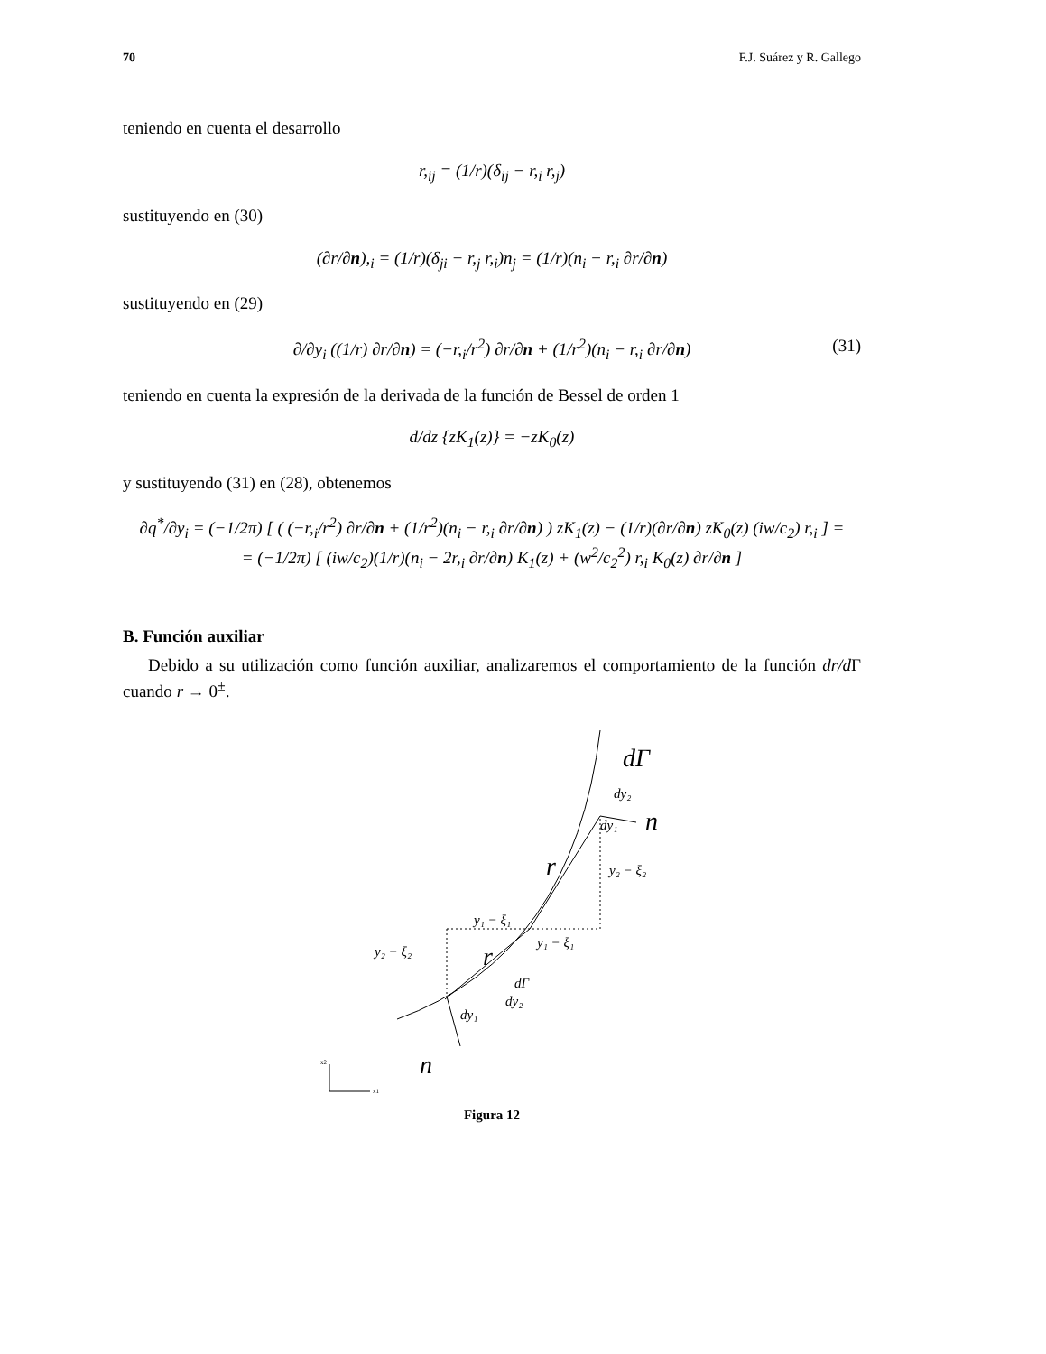70 F.J. Suárez y R. Gallego
teniendo en cuenta el desarrollo
r,<sub>ij</sub> = (1/r)(δ<sub>ij</sub> − r,<sub>i</sub> r,<sub>j</sub>)
sustituyendo en (30)
(∂r/∂n),<sub>i</sub> = (1/r)(δ<sub>ji</sub> − r,<sub>j</sub> r,<sub>i</sub>)n<sub>j</sub> = (1/r)(n<sub>i</sub> − r,<sub>i</sub> ∂r/∂n)
sustituyendo en (29)
∂/∂y<sub>i</sub> ((1/r) ∂r/∂n) = (−r,<sub>i</sub>/r<sup>2</sup>) ∂r/∂n + (1/r<sup>2</sup>)(n<sub>i</sub> − r,<sub>i</sub> ∂r/∂n) (31)
teniendo en cuenta la expresión de la derivada de la función de Bessel de orden 1
d/dz {zK<sub>1</sub>(z)} = −zK<sub>0</sub>(z)
y sustituyendo (31) en (28), obtenemos
∂q<sup>*</sup>/∂y<sub>i</sub> = (−1/2π) [ ( (−r,<sub>i</sub>/r<sup>2</sup>) ∂r/∂n + (1/r<sup>2</sup>)(n<sub>i</sub> − r,<sub>i</sub> ∂r/∂n) ) zK<sub>1</sub>(z) − (1/r)(∂r/∂n) zK<sub>0</sub>(z) (iw/c<sub>2</sub>) r,<sub>i</sub> ] =
= (−1/2π) [ (iw/c<sub>2</sub>)(1/r)(n<sub>i</sub> − 2r,<sub>i</sub> ∂r/∂n) K<sub>1</sub>(z) + (w<sup>2</sup>/c<sub>2</sub><sup>2</sup>) r,<sub>i</sub> K<sub>0</sub>(z) ∂r/∂n ]
B. Función auxiliar
Debido a su utilización como función auxiliar, analizaremos el comportamiento de la función dr/d Γ cuando r → 0<sup>±</sup>.
dΓ
dy₂
n
dy₁
r
y₂ − ξ₂
y₁ − ξ₁
y₁ − ξ₁
y₂ − ξ₂
r
dΓ
dy₂
dy₁
n
x2
x1
Figura 12